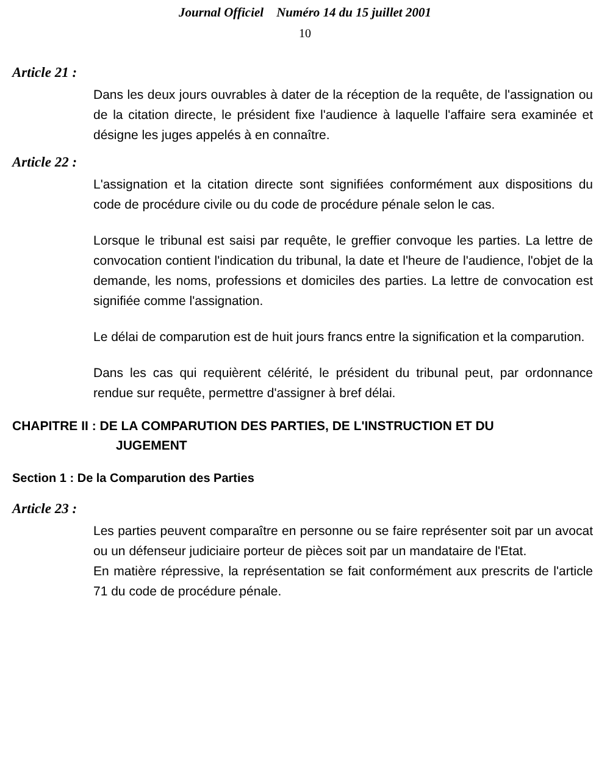Journal Officiel Numéro 14 du 15 juillet 2001
10
Article 21 :
Dans les deux jours ouvrables à dater de la réception de la requête, de l'assignation ou de la citation directe, le président fixe l'audience à laquelle l'affaire sera examinée et désigne les juges appelés à en connaître.
Article 22 :
L'assignation et la citation directe sont signifiées conformément aux dispositions du code de procédure civile ou du code de procédure pénale selon le cas.
Lorsque le tribunal est saisi par requête, le greffier convoque les parties. La lettre de convocation contient l'indication du tribunal, la date et l'heure de l'audience, l'objet de la demande, les noms, professions et domiciles des parties. La lettre de convocation est signifiée comme l'assignation.
Le délai de comparution est de huit jours francs entre la signification et la comparution.
Dans les cas qui requièrent célérité, le président du tribunal peut, par ordonnance rendue sur requête, permettre d'assigner à bref délai.
CHAPITRE II : DE LA COMPARUTION DES PARTIES, DE L'INSTRUCTION ET DU
JUGEMENT
Section 1 : De la Comparution des Parties
Article 23 :
Les parties peuvent comparaître en personne ou se faire représenter soit par un avocat ou un défenseur judiciaire porteur de pièces soit par un mandataire de l'Etat.
En matière répressive, la représentation se fait conformément aux prescrits de l'article 71 du code de procédure pénale.